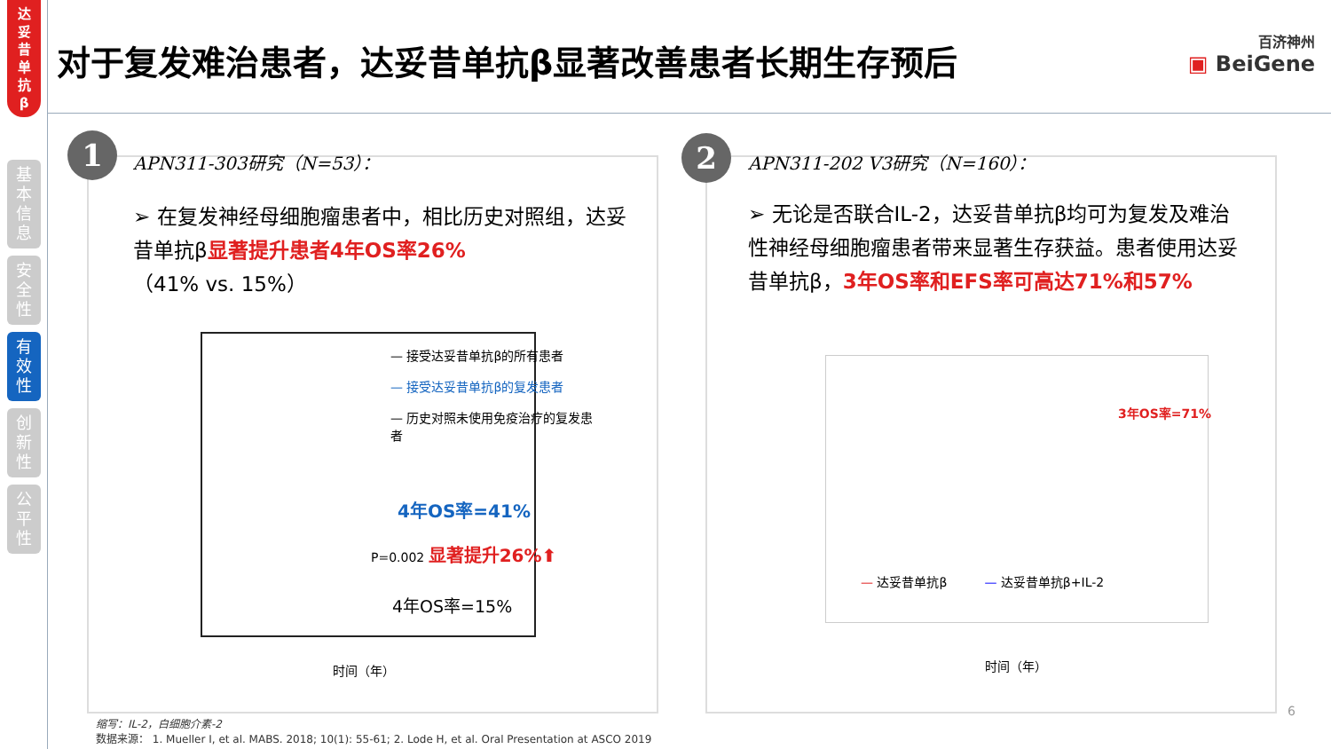达
妥
昔
单
抗
β
基
本
信
息
安
全
性
有
效
性
创
新
性
公
平
性
对于复发难治患者，达妥昔单抗β显著改善患者长期生存预后
百济神州
▣ BeiGene
1 APN311-303研究（N=53）：
➢ 在复发神经母细胞瘤患者中，相比历史对照组，达妥昔单抗β显著提升患者4年OS率26%
（41% vs. 15%）
— 接受达妥昔单抗β的所有患者
— 接受达妥昔单抗β的复发患者
— 历史对照未使用免疫治疗的复发患者
4年OS率=41%
P=0.002 显著提升26%⬆
4年OS率=15%
时间（年）
2 APN311-202 V3研究（N=160）：
➢ 无论是否联合IL-2，达妥昔单抗β均可为复发及难治性神经母细胞瘤患者带来显著生存获益。患者使用达妥昔单抗β，3年OS率和EFS率可高达71%和57%
3年OS率=71%
— 达妥昔单抗β　　　— 达妥昔单抗β+IL-2
时间（年）
6
缩写：IL-2，白细胞介素-2
数据来源： 1. Mueller I, et al. MABS. 2018; 10(1): 55-61; 2. Lode H, et al. Oral Presentation at ASCO 2019